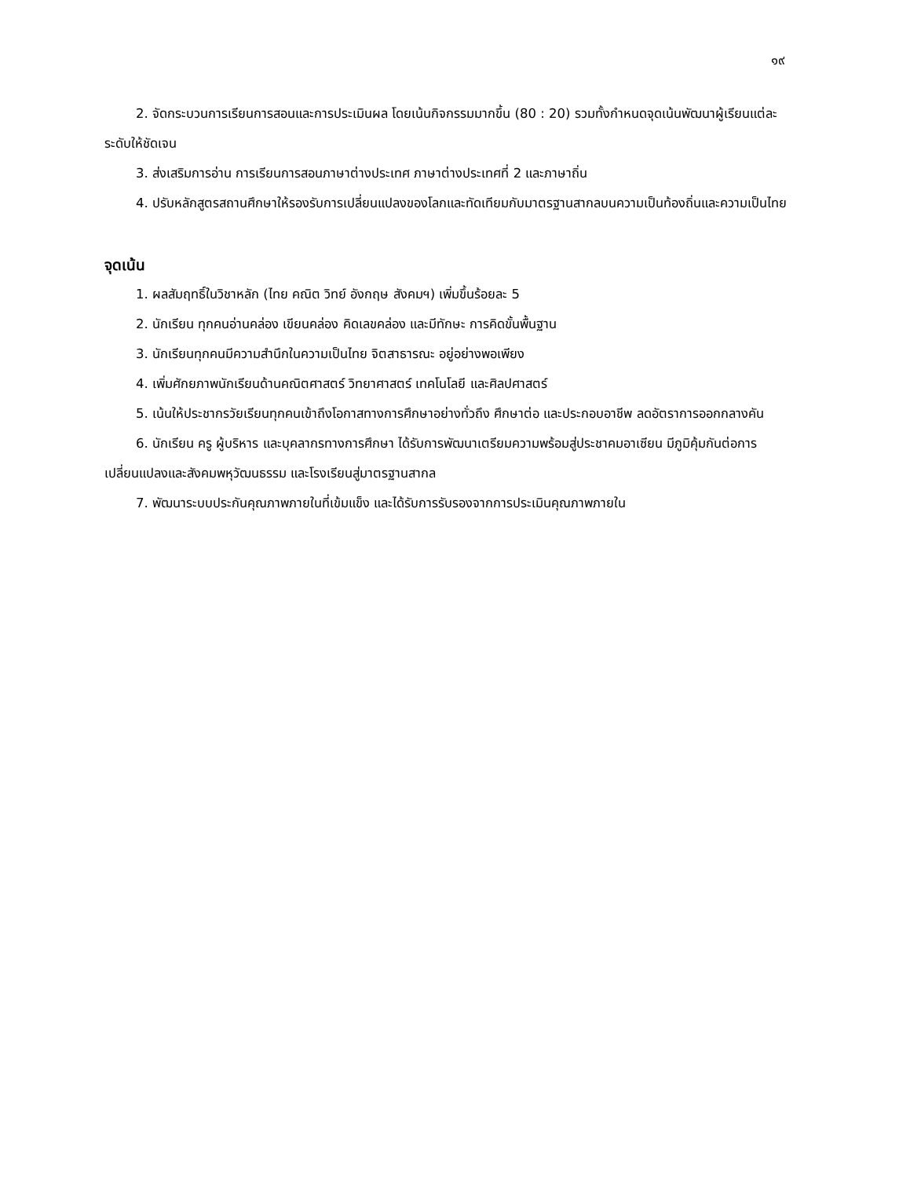๑๙
2. จัดกระบวนการเรียนการสอนและการประเมินผล โดยเน้นกิจกรรมมากขึ้น (80 : 20) รวมทั้งกำหนดจุดเน้นพัฒนาผู้เรียนแต่ละระดับให้ชัดเจน
3. ส่งเสริมการอ่าน การเรียนการสอนภาษาต่างประเทศ ภาษาต่างประเทศที่ 2 และภาษาถิ่น
4. ปรับหลักสูตรสถานศึกษาให้รองรับการเปลี่ยนแปลงของโลกและทัดเทียมกับมาตรฐานสากลบนความเป็นท้องถิ่นและความเป็นไทย
จุดเน้น
1. ผลสัมฤทธิ์ในวิชาหลัก (ไทย คณิต วิทย์ อังกฤษ สังคมฯ) เพิ่มขึ้นร้อยละ 5
2. นักเรียน ทุกคนอ่านคล่อง เขียนคล่อง คิดเลขคล่อง และมีทักษะ การคิดขั้นพื้นฐาน
3. นักเรียนทุกคนมีความสำนึกในความเป็นไทย จิตสาธารณะ อยู่อย่างพอเพียง
4. เพิ่มศักยภาพนักเรียนด้านคณิตศาสตร์ วิทยาศาสตร์ เทคโนโลยี และศิลปศาสตร์
5. เน้นให้ประชากรวัยเรียนทุกคนเข้าถึงโอกาสทางการศึกษาอย่างทั่วถึง ศึกษาต่อ และประกอบอาชีพ ลดอัตราการออกกลางคัน
6. นักเรียน ครู ผู้บริหาร และบุคลากรทางการศึกษา ได้รับการพัฒนาเตรียมความพร้อมสู่ประชาคมอาเซียน มีภูมิคุ้มกันต่อการเปลี่ยนแปลงและสังคมพหุวัฒนธรรม และโรงเรียนสู่มาตรฐานสากล
7. พัฒนาระบบประกันคุณภาพภายในที่เข้มแข็ง และได้รับการรับรองจากการประเมินคุณภาพภายใน